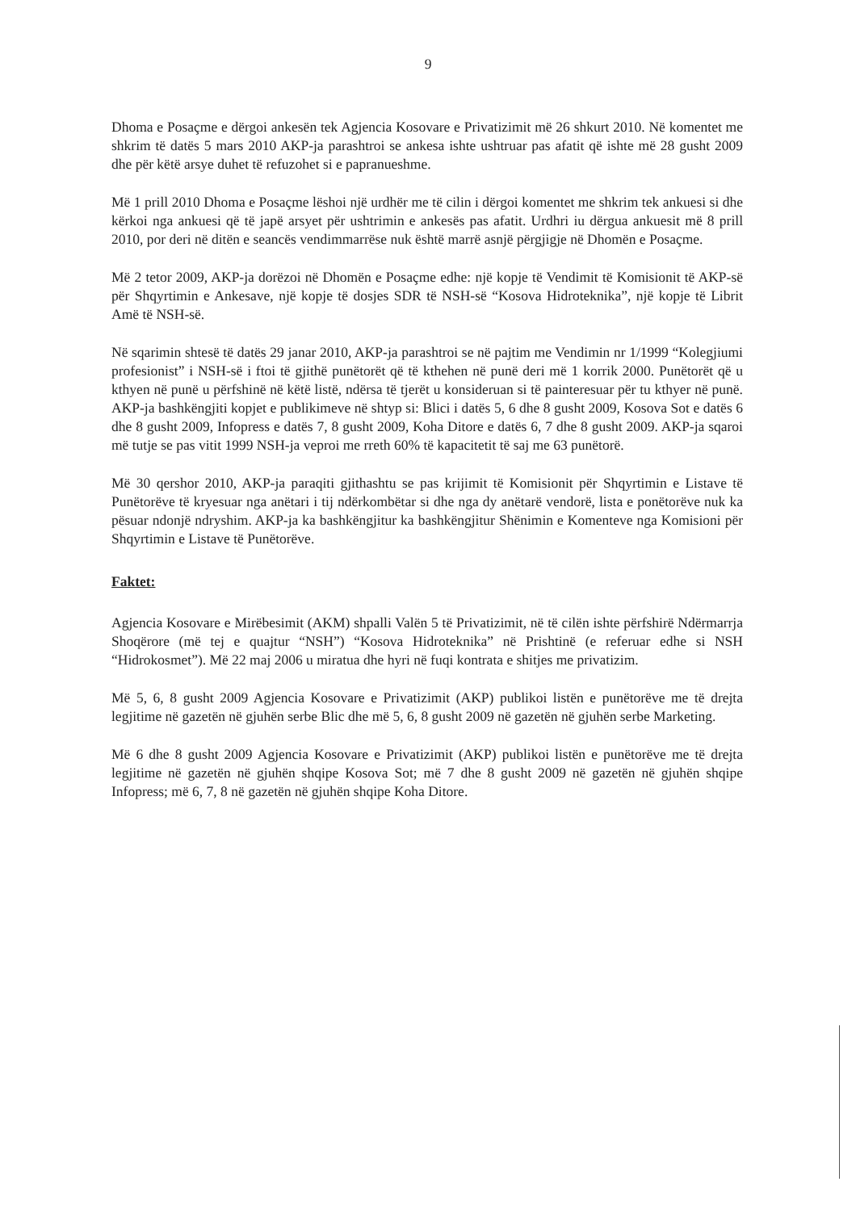9
Dhoma e Posaçme e dërgoi ankesën tek Agjencia Kosovare e Privatizimit më 26 shkurt 2010. Në komentet me shkrim të datës 5 mars 2010 AKP-ja parashtroi se ankesa ishte ushtruar pas afatit që ishte më 28 gusht 2009 dhe për këtë arsye duhet të refuzohet si e papranueshme.
Më 1 prill 2010 Dhoma e Posaçme lëshoi një urdhër me të cilin i dërgoi komentet me shkrim tek ankuesi si dhe kërkoi nga ankuesi që të japë arsyet për ushtrimin e ankesës pas afatit. Urdhri iu dërgua ankuesit më 8 prill 2010, por deri në ditën e seancës vendimmarrëse nuk është marrë asnjë përgjigje në Dhomën e Posaçme.
Më 2 tetor 2009, AKP-ja dorëzoi në Dhomën e Posaçme edhe: një kopje të Vendimit të Komisionit të AKP-së për Shqyrtimin e Ankesave, një kopje të dosjes SDR të NSH-së “Kosova Hidroteknika”, një kopje të Librit Amë të NSH-së.
Në sqarimin shtesë të datës 29 janar 2010, AKP-ja parashtroi se në pajtim me Vendimin nr 1/1999 “Kolegjiumi profesionist” i NSH-së i ftoi të gjithë punëtorët që të kthehen në punë deri më 1 korrik 2000. Punëtorët që u kthyen në punë u përfshinë në këtë listë, ndërsa të tjerët u konsideruan si të painteresuar për tu kthyer në punë. AKP-ja bashkëngjiti kopjet e publikimeve në shtyp si: Blici i datës 5, 6 dhe 8 gusht 2009, Kosova Sot e datës 6 dhe 8 gusht 2009, Infopress e datës 7, 8 gusht 2009, Koha Ditore e datës 6, 7 dhe 8 gusht 2009. AKP-ja sqaroi më tutje se pas vitit 1999 NSH-ja veproi me rreth 60% të kapacitetit të saj me 63 punëtorë.
Më 30 qershor 2010, AKP-ja paraqiti gjithashtu se pas krijimit të Komisionit për Shqyrtimin e Listave të Punëtorëve të kryesuar nga anëtari i tij ndërkombëtar si dhe nga dy anëtarë vendorë, lista e ponëtorëve nuk ka pësuar ndonjë ndryshim. AKP-ja ka bashkëngjitur ka bashkëngjitur Shënimin e Komenteve nga Komisioni për Shqyrtimin e Listave të Punëtorëve.
Faktet:
Agjencia Kosovare e Mirëbesimit (AKM) shpalli Valën 5 të Privatizimit, në të cilën ishte përfshirë Ndërmarrja Shoqërore (më tej e quajtur “NSH”) “Kosova Hidroteknika” në Prishtinë (e referuar edhe si NSH “Hidrokosmet”). Më 22 maj 2006 u miratua dhe hyri në fuqi kontrata e shitjes me privatizim.
Më 5, 6, 8 gusht 2009 Agjencia Kosovare e Privatizimit (AKP) publikoi listën e punëtorëve me të drejta legjitime në gazetën në gjuhën serbe Blic dhe më 5, 6, 8 gusht 2009 në gazetën në gjuhën serbe Marketing.
Më 6 dhe 8 gusht 2009 Agjencia Kosovare e Privatizimit (AKP) publikoi listën e punëtorëve me të drejta legjitime në gazetën në gjuhën shqipe Kosova Sot; më 7 dhe 8 gusht 2009 në gazetën në gjuhën shqipe Infopress; më 6, 7, 8 në gazetën në gjuhën shqipe Koha Ditore.